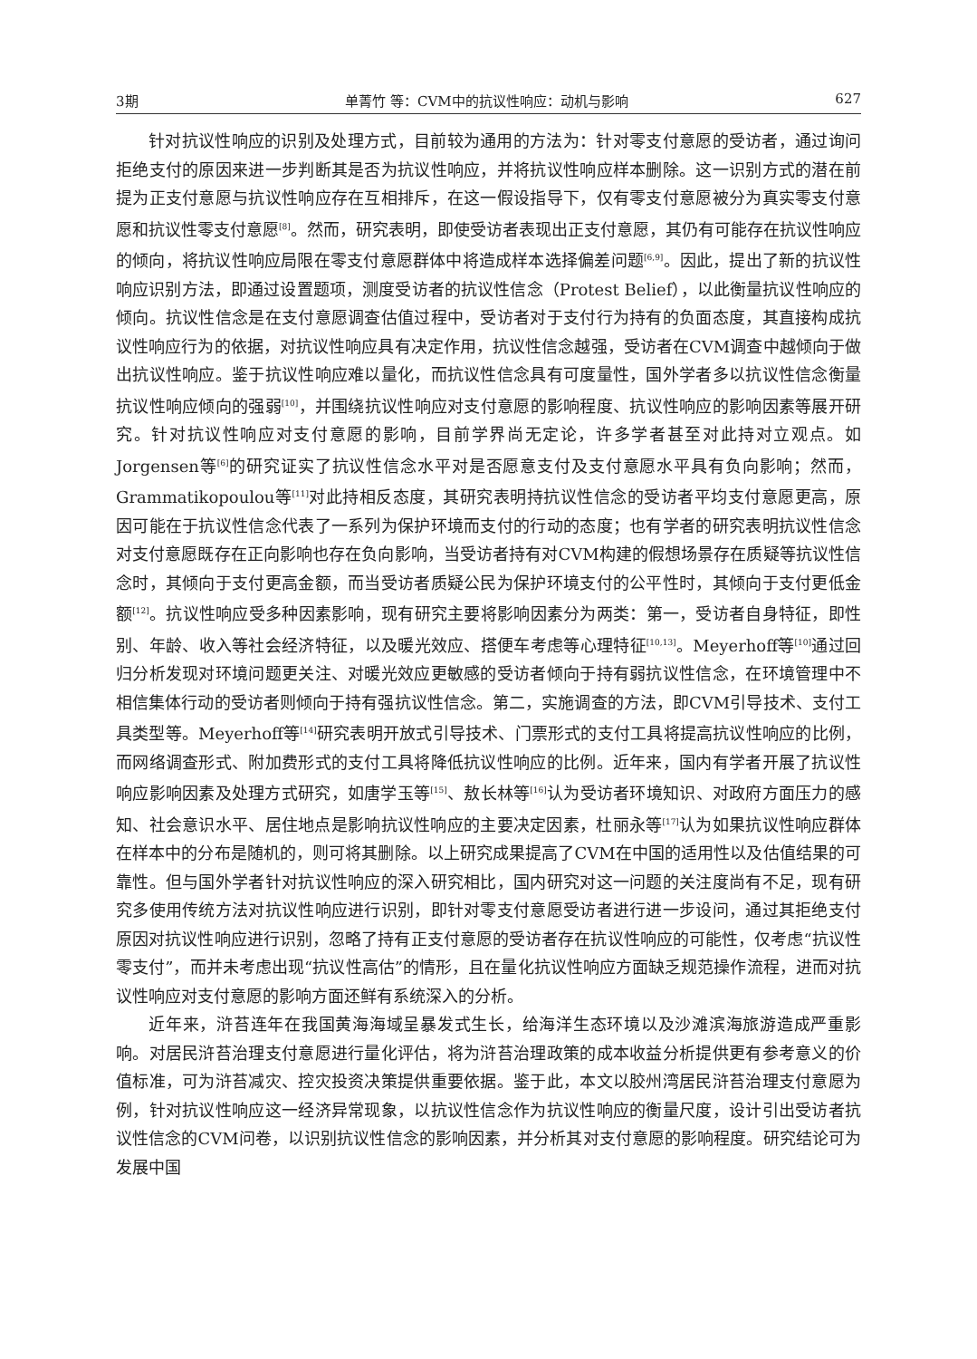3期 单菁竹 等：CVM中的抗议性响应：动机与影响 627
针对抗议性响应的识别及处理方式，目前较为通用的方法为：针对零支付意愿的受访者，通过询问拒绝支付的原因来进一步判断其是否为抗议性响应，并将抗议性响应样本删除。这一识别方式的潜在前提为正支付意愿与抗议性响应存在互相排斥，在这一假设指导下，仅有零支付意愿被分为真实零支付意愿和抗议性零支付意愿<sup>[8]</sup>。然而，研究表明，即使受访者表现出正支付意愿，其仍有可能存在抗议性响应的倾向，将抗议性响应局限在零支付意愿群体中将造成样本选择偏差问题<sup>[6,9]</sup>。因此，提出了新的抗议性响应识别方法，即通过设置题项，测度受访者的抗议性信念（Protest Belief），以此衡量抗议性响应的倾向。抗议性信念是在支付意愿调查估值过程中，受访者对于支付行为持有的负面态度，其直接构成抗议性响应行为的依据，对抗议性响应具有决定作用，抗议性信念越强，受访者在CVM调查中越倾向于做出抗议性响应。鉴于抗议性响应难以量化，而抗议性信念具有可度量性，国外学者多以抗议性信念衡量抗议性响应倾向的强弱<sup>[10]</sup>，并围绕抗议性响应对支付意愿的影响程度、抗议性响应的影响因素等展开研究。针对抗议性响应对支付意愿的影响，目前学界尚无定论，许多学者甚至对此持对立观点。如Jorgensen等<sup>[6]</sup>的研究证实了抗议性信念水平对是否愿意支付及支付意愿水平具有负向影响；然而，Grammatikopoulou等<sup>[11]</sup>对此持相反态度，其研究表明持抗议性信念的受访者平均支付意愿更高，原因可能在于抗议性信念代表了一系列为保护环境而支付的行动的态度；也有学者的研究表明抗议性信念对支付意愿既存在正向影响也存在负向影响，当受访者持有对CVM构建的假想场景存在质疑等抗议性信念时，其倾向于支付更高金额，而当受访者质疑公民为保护环境支付的公平性时，其倾向于支付更低金额<sup>[12]</sup>。抗议性响应受多种因素影响，现有研究主要将影响因素分为两类：第一，受访者自身特征，即性别、年龄、收入等社会经济特征，以及暖光效应、搭便车考虑等心理特征<sup>[10,13]</sup>。Meyerhoff等<sup>[10]</sup>通过回归分析发现对环境问题更关注、对暖光效应更敏感的受访者倾向于持有弱抗议性信念，在环境管理中不相信集体行动的受访者则倾向于持有强抗议性信念。第二，实施调查的方法，即CVM引导技术、支付工具类型等。Meyerhoff等<sup>[14]</sup>研究表明开放式引导技术、门票形式的支付工具将提高抗议性响应的比例，而网络调查形式、附加费形式的支付工具将降低抗议性响应的比例。近年来，国内有学者开展了抗议性响应影响因素及处理方式研究，如唐学玉等<sup>[15]</sup>、敖长林等<sup>[16]</sup>认为受访者环境知识、对政府方面压力的感知、社会意识水平、居住地点是影响抗议性响应的主要决定因素，杜丽永等<sup>[17]</sup>认为如果抗议性响应群体在样本中的分布是随机的，则可将其删除。以上研究成果提高了CVM在中国的适用性以及估值结果的可靠性。但与国外学者针对抗议性响应的深入研究相比，国内研究对这一问题的关注度尚有不足，现有研究多使用传统方法对抗议性响应进行识别，即针对零支付意愿受访者进行进一步设问，通过其拒绝支付原因对抗议性响应进行识别，忽略了持有正支付意愿的受访者存在抗议性响应的可能性，仅考虑“抗议性零支付”，而并未考虑出现“抗议性高估”的情形，且在量化抗议性响应方面缺乏规范操作流程，进而对抗议性响应对支付意愿的影响方面还鲜有系统深入的分析。
近年来，浒苔连年在我国黄海海域呈暴发式生长，给海洋生态环境以及沙滩滨海旅游造成严重影响。对居民浒苔治理支付意愿进行量化评估，将为浒苔治理政策的成本收益分析提供更有参考意义的价值标准，可为浒苔减灾、控灾投资决策提供重要依据。鉴于此，本文以胶州湾居民浒苔治理支付意愿为例，针对抗议性响应这一经济异常现象，以抗议性信念作为抗议性响应的衡量尺度，设计引出受访者抗议性信念的CVM问卷，以识别抗议性信念的影响因素，并分析其对支付意愿的影响程度。研究结论可为发展中国